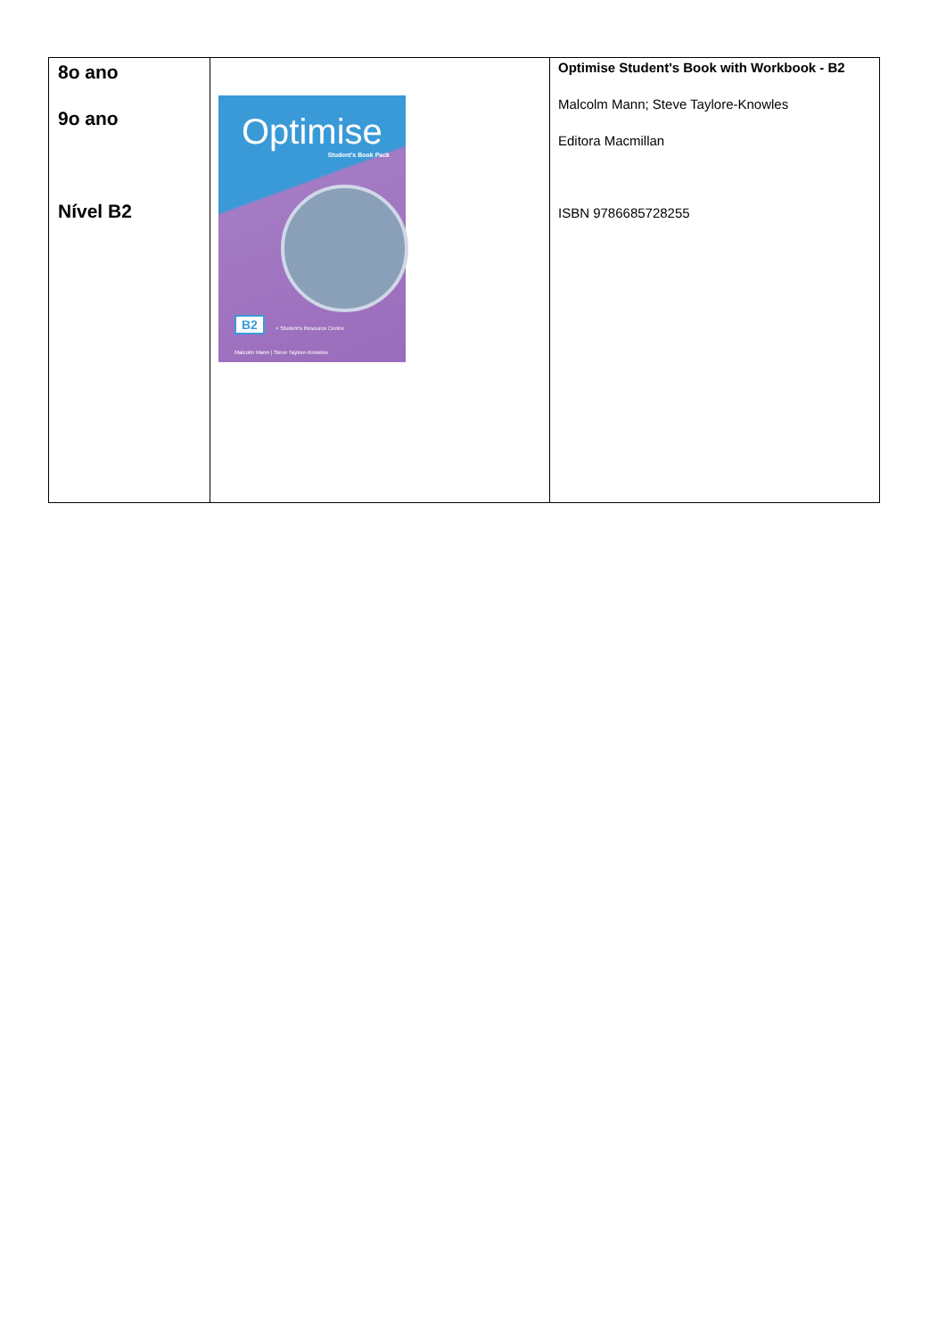| 8o ano 9o ano Nível B2 | Optimise Student's Book Pack B2 + Student's Resource Centre Malcolm Mann / Steve Taylore-Knowles | Optimise Student's Book with Workbook - B2 Malcolm Mann; Steve Taylore-Knowles Editora Macmillan ISBN 9786685728255 |